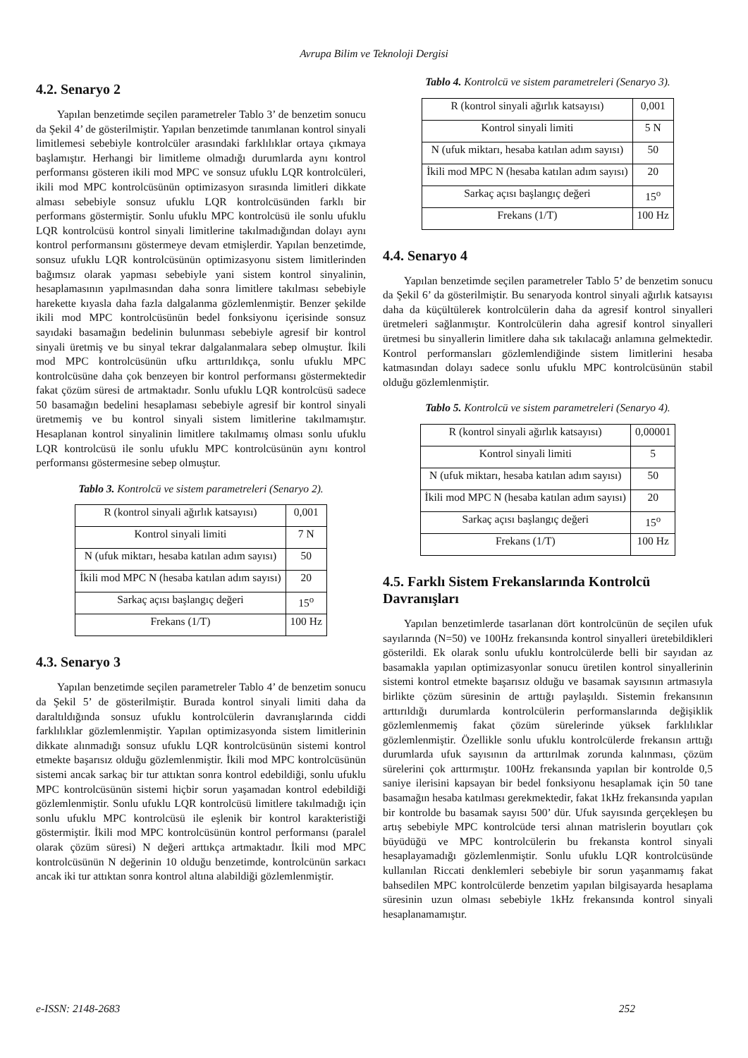Avrupa Bilim ve Teknoloji Dergisi
4.2. Senaryo 2
Yapılan benzetimde seçilen parametreler Tablo 3’ de benzetim sonucu da Şekil 4’ de gösterilmiştir. Yapılan benzetimde tanımlanan kontrol sinyali limitlemesi sebebiyle kontrolcüler arasındaki farklılıklar ortaya çıkmaya başlamıştır. Herhangi bir limitleme olmadığı durumlarda aynı kontrol performansı gösteren ikili mod MPC ve sonsuz ufuklu LQR kontrolcüleri, ikili mod MPC kontrolcüsünün optimizasyon sırasında limitleri dikkate alması sebebiyle sonsuz ufuklu LQR kontrolcüsünden farklı bir performans göstermiştir. Sonlu ufuklu MPC kontrolcüsü ile sonlu ufuklu LQR kontrolcüsü kontrol sinyali limitlerine takılmadığından dolayı aynı kontrol performansını göstermeye devam etmişlerdir. Yapılan benzetimde, sonsuz ufuklu LQR kontrolcüsünün optimizasyonu sistem limitlerinden bağımsız olarak yapması sebebiyle yani sistem kontrol sinyalinin, hesaplamasının yapılmasından daha sonra limitlere takılması sebebiyle harekette kıyasla daha fazla dalgalanma gözlemlenmiştir. Benzer şekilde ikili mod MPC kontrolcüsünün bedel fonksiyonu içerisinde sonsuz sayıdaki basamağın bedelinin bulunması sebebiyle agresif bir kontrol sinyali üretmiş ve bu sinyal tekrar dalgalanmalara sebep olmuştur. İkili mod MPC kontrolcüsünün ufku arttırıldıkça, sonlu ufuklu MPC kontrolcüsüne daha çok benzeyen bir kontrol performansı göstermektedir fakat çözüm süresi de artmaktadır. Sonlu ufuklu LQR kontrolcüsü sadece 50 basamağın bedelini hesaplaması sebebiyle agresif bir kontrol sinyali üretmemiş ve bu kontrol sinyali sistem limitlerine takılmamıştır. Hesaplanan kontrol sinyalinin limitlere takılmamış olması sonlu ufuklu LQR kontrolcüsü ile sonlu ufuklu MPC kontrolcüsünün aynı kontrol performansı göstermesine sebep olmuştur.
Tablo 3. Kontrolcü ve sistem parametreleri (Senaryo 2).
| R (kontrol sinyali ağırlık katsayısı) | 0,001 |
| Kontrol sinyali limiti | 7 N |
| N (ufuk miktarı, hesaba katılan adım sayısı) | 50 |
| İkili mod MPC N (hesaba katılan adım sayısı) | 20 |
| Sarkaç açısı başlangıç değeri | 15<sup>o</sup> |
| Frekans (1/T) | 100 Hz |
4.3. Senaryo 3
Yapılan benzetimde seçilen parametreler Tablo 4’ de benzetim sonucu da Şekil 5’ de gösterilmiştir. Burada kontrol sinyali limiti daha da daraltıldığında sonsuz ufuklu kontrolcülerin davranışlarında ciddi farklılıklar gözlemlenmiştir. Yapılan optimizasyonda sistem limitlerinin dikkate alınmadığı sonsuz ufuklu LQR kontrolcüsünün sistemi kontrol etmekte başarısız olduğu gözlemlenmiştir. İkili mod MPC kontrolcüsünün sistemi ancak sarkaç bir tur attıktan sonra kontrol edebildiği, sonlu ufuklu MPC kontrolcüsünün sistemi hiçbir sorun yaşamadan kontrol edebildiği gözlemlenmiştir. Sonlu ufuklu LQR kontrolcüsü limitlere takılmadığı için sonlu ufuklu MPC kontrolcüsü ile eşlenik bir kontrol karakteristiği göstermiştir. İkili mod MPC kontrolcüsünün kontrol performansı (paralel olarak çözüm süresi) N değeri arttıkça artmaktadır. İkili mod MPC kontrolcüsünün N değerinin 10 olduğu benzetimde, kontrolcünün sarkacı ancak iki tur attıktan sonra kontrol altına alabildiği gözlemlenmiştir.
Tablo 4. Kontrolcü ve sistem parametreleri (Senaryo 3).
| R (kontrol sinyali ağırlık katsayısı) | 0,001 |
| Kontrol sinyali limiti | 5 N |
| N (ufuk miktarı, hesaba katılan adım sayısı) | 50 |
| İkili mod MPC N (hesaba katılan adım sayısı) | 20 |
| Sarkaç açısı başlangıç değeri | 15<sup>o</sup> |
| Frekans (1/T) | 100 Hz |
4.4. Senaryo 4
Yapılan benzetimde seçilen parametreler Tablo 5’ de benzetim sonucu da Şekil 6’ da gösterilmiştir. Bu senaryoda kontrol sinyali ağırlık katsayısı daha da küçültülerek kontrolcülerin daha da agresif kontrol sinyalleri üretmeleri sağlanmıştır. Kontrolcülerin daha agresif kontrol sinyalleri üretmesi bu sinyallerin limitlere daha sık takılacağı anlamına gelmektedir. Kontrol performansları gözlemlendiğinde sistem limitlerini hesaba katmasından dolayı sadece sonlu ufuklu MPC kontrolcüsünün stabil olduğu gözlemlenmiştir.
Tablo 5. Kontrolcü ve sistem parametreleri (Senaryo 4).
| R (kontrol sinyali ağırlık katsayısı) | 0,00001 |
| Kontrol sinyali limiti | 5 |
| N (ufuk miktarı, hesaba katılan adım sayısı) | 50 |
| İkili mod MPC N (hesaba katılan adım sayısı) | 20 |
| Sarkaç açısı başlangıç değeri | 15<sup>o</sup> |
| Frekans (1/T) | 100 Hz |
4.5. Farklı Sistem Frekanslarında Kontrolcü Davranışları
Yapılan benzetimlerde tasarlanan dört kontrolcünün de seçilen ufuk sayılarında (N=50) ve 100Hz frekansında kontrol sinyalleri üretebildikleri gösterildi. Ek olarak sonlu ufuklu kontrolcülerde belli bir sayıdan az basamakla yapılan optimizasyonlar sonucu üretilen kontrol sinyallerinin sistemi kontrol etmekte başarısız olduğu ve basamak sayısının artmasıyla birlikte çözüm süresinin de arttığı paylaşıldı. Sistemin frekansının arttırıldığı durumlarda kontrolcülerin performanslarında değişiklik gözlemlenmemiş fakat çözüm sürelerinde yüksek farklılıklar gözlemlenmiştir. Özellikle sonlu ufuklu kontrolcülerde frekansın arttığı durumlarda ufuk sayısının da arttırılmak zorunda kalınması, çözüm sürelerini çok arttırmıştır. 100Hz frekansında yapılan bir kontrolde 0,5 saniye ilerisini kapsayan bir bedel fonksiyonu hesaplamak için 50 tane basamağın hesaba katılması gerekmektedir, fakat 1kHz frekansında yapılan bir kontrolde bu basamak sayısı 500’ dür. Ufuk sayısında gerçekleşen bu artış sebebiyle MPC kontrolcüde tersi alınan matrislerin boyutları çok büyüdüğü ve MPC kontrolcülerin bu frekansta kontrol sinyali hesaplayamadığı gözlemlenmiştir. Sonlu ufuklu LQR kontrolcüsünde kullanılan Riccati denklemleri sebebiyle bir sorun yaşanmamış fakat bahsedilen MPC kontrolcülerde benzetim yapılan bilgisayarda hesaplama süresinin uzun olması sebebiyle 1kHz frekansında kontrol sinyali hesaplanamamıştır.
e-ISSN: 2148-2683 252